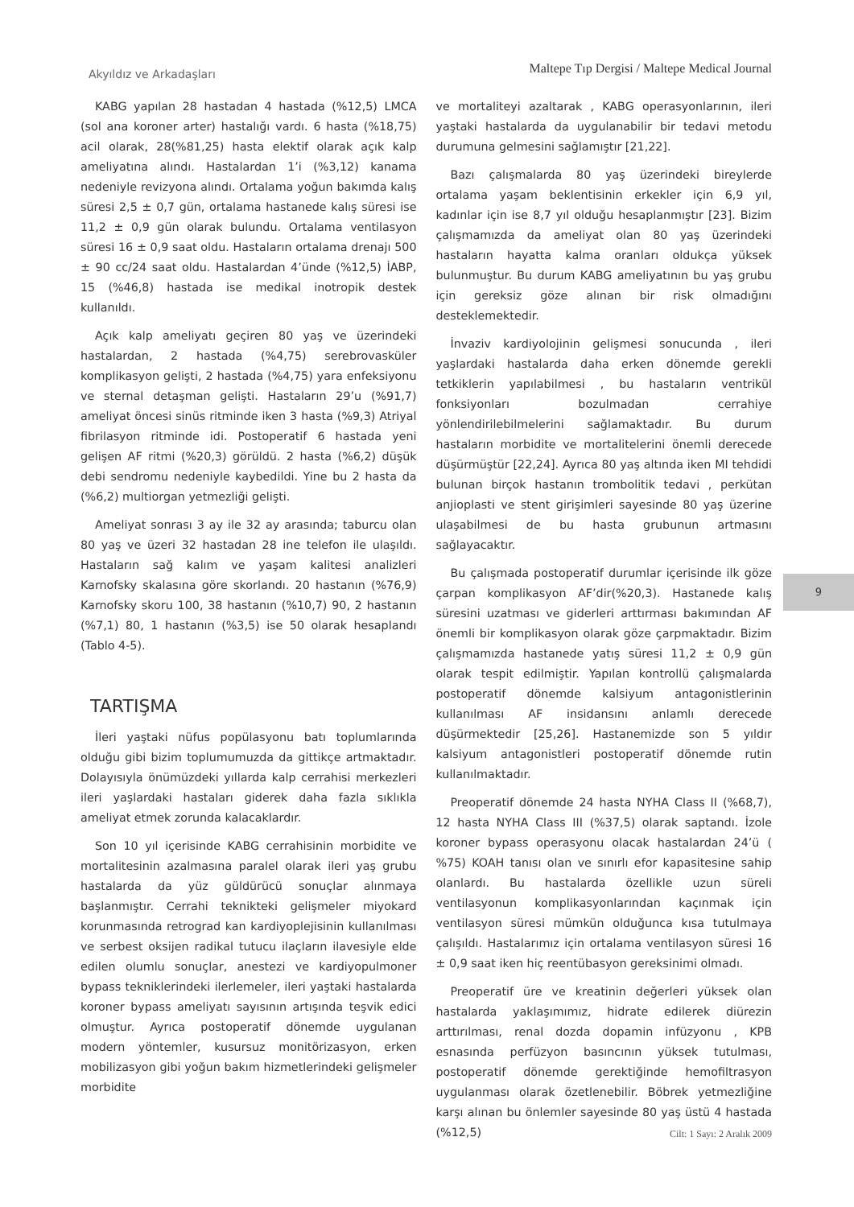Akyıldız ve Arkadaşları
Maltepe Tıp Dergisi / Maltepe Medical Journal
KABG yapılan 28 hastadan 4 hastada (%12,5) LMCA (sol ana koroner arter) hastalığı vardı. 6 hasta (%18,75) acil olarak, 28(%81,25) hasta elektif olarak açık kalp ameliyatına alındı. Hastalardan 1’i (%3,12) kanama nedeniyle revizyona alındı. Ortalama yoğun bakımda kalış süresi 2,5 ± 0,7 gün, ortalama hastanede kalış süresi ise 11,2 ± 0,9 gün olarak bulundu. Ortalama ventilasyon süresi 16 ± 0,9 saat oldu. Hastaların ortalama drenajı 500 ± 90 cc/24 saat oldu. Hastalardan 4’ünde (%12,5) İABP, 15 (%46,8) hastada ise medikal inotropik destek kullanıldı.
Açık kalp ameliyatı geçiren 80 yaş ve üzerindeki hastalardan, 2 hastada (%4,75) serebrovasküler komplikasyon gelişti, 2 hastada (%4,75) yara enfeksiyonu ve sternal detaşman gelişti. Hastaların 29’u (%91,7) ameliyat öncesi sinüs ritminde iken 3 hasta (%9,3) Atriyal fibrilasyon ritminde idi. Postoperatif 6 hastada yeni gelişen AF ritmi (%20,3) görüldü. 2 hasta (%6,2) düşük debi sendromu nedeniyle kaybedildi. Yine bu 2 hasta da (%6,2) multiorgan yetmezliği gelişti.
Ameliyat sonrası 3 ay ile 32 ay arasında; taburcu olan 80 yaş ve üzeri 32 hastadan 28 ine telefon ile ulaşıldı. Hastaların sağ kalım ve yaşam kalitesi analizleri Karnofsky skalasına göre skorlandı. 20 hastanın (%76,9) Karnofsky skoru 100, 38 hastanın (%10,7) 90, 2 hastanın (%7,1) 80, 1 hastanın (%3,5) ise 50 olarak hesaplandı (Tablo 4-5).
TARTIŞMA
İleri yaştaki nüfus popülasyonu batı toplumlarında olduğu gibi bizim toplumumuzda da gittikçe artmaktadır. Dolayısıyla önümüzdeki yıllarda kalp cerrahisi merkezleri ileri yaşlardaki hastaları giderek daha fazla sıklıkla ameliyat etmek zorunda kalacaklardır.
Son 10 yıl içerisinde KABG cerrahisinin morbidite ve mortalitesinin azalmasına paralel olarak ileri yaş grubu hastalarda da yüz güldürücü sonuçlar alınmaya başlanmıştır. Cerrahi teknikteki gelişmeler miyokard korunmasında retrograd kan kardiyoplejisinin kullanılması ve serbest oksijen radikal tutucu ilaçların ilavesiyle elde edilen olumlu sonuçlar, anestezi ve kardiyopulmoner bypass tekniklerindeki ilerlemeler, ileri yaştaki hastalarda koroner bypass ameliyatı sayısının artışında teşvik edici olmuştur. Ayrıca postoperatif dönemde uygulanan modern yöntemler, kusursuz monitörizasyon, erken mobilizasyon gibi yoğun bakım hizmetlerindeki gelişmeler morbidite
ve mortaliteyi azaltarak , KABG operasyonlarının, ileri yaştaki hastalarda da uygulanabilir bir tedavi metodu durumuna gelmesini sağlamıştır [21,22].
Bazı çalışmalarda 80 yaş üzerindeki bireylerde ortalama yaşam beklentisinin erkekler için 6,9 yıl, kadınlar için ise 8,7 yıl olduğu hesaplanmıştır [23]. Bizim çalışmamızda da ameliyat olan 80 yaş üzerindeki hastaların hayatta kalma oranları oldukça yüksek bulunmuştur. Bu durum KABG ameliyatının bu yaş grubu için gereksiz göze alınan bir risk olmadığını desteklemektedir.
İnvaziv kardiyolojinin gelişmesi sonucunda , ileri yaşlardaki hastalarda daha erken dönemde gerekli tetkiklerin yapılabilmesi , bu hastaların ventrikül fonksiyonları bozulmadan cerrahiye yönlendirilebilmelerini sağlamaktadır. Bu durum hastaların morbidite ve mortalitelerini önemli derecede düşürmüştür [22,24]. Ayrıca 80 yaş altında iken MI tehdidi bulunan birçok hastanın trombolitik tedavi , perkütan anjioplasti ve stent girişimleri sayesinde 80 yaş üzerine ulaşabilmesi de bu hasta grubunun artmasını sağlayacaktır.
Bu çalışmada postoperatif durumlar içerisinde ilk göze çarpan komplikasyon AF’dir(%20,3). Hastanede kalış süresini uzatması ve giderleri arttırması bakımından AF önemli bir komplikasyon olarak göze çarpmaktadır. Bizim çalışmamızda hastanede yatış süresi 11,2 ± 0,9 gün olarak tespit edilmiştir. Yapılan kontrollü çalışmalarda postoperatif dönemde kalsiyum antagonistlerinin kullanılması AF insidansını anlamlı derecede düşürmektedir [25,26]. Hastanemizde son 5 yıldır kalsiyum antagonistleri postoperatif dönemde rutin kullanılmaktadır.
Preoperatif dönemde 24 hasta NYHA Class II (%68,7), 12 hasta NYHA Class III (%37,5) olarak saptandı. İzole koroner bypass operasyonu olacak hastalardan 24’ü ( %75) KOAH tanısı olan ve sınırlı efor kapasitesine sahip olanlardı. Bu hastalarda özellikle uzun süreli ventilasyonun komplikasyonlarından kaçınmak için ventilasyon süresi mümkün olduğunca kısa tutulmaya çalışıldı. Hastalarımız için ortalama ventilasyon süresi 16 ± 0,9 saat iken hiç reentübasyon gereksinimi olmadı.
Preoperatif üre ve kreatinin değerleri yüksek olan hastalarda yaklaşımımız, hidrate edilerek diürezin arttırılması, renal dozda dopamin infüzyonu , KPB esnasında perfüzyon basıncının yüksek tutulması, postoperatif dönemde gerektiğinde hemofiltrasyon uygulanması olarak özetlenebilir. Böbrek yetmezliğine karşı alınan bu önlemler sayesinde 80 yaş üstü 4 hastada (%12,5)
9
Cilt: 1 Sayı: 2 Aralık 2009